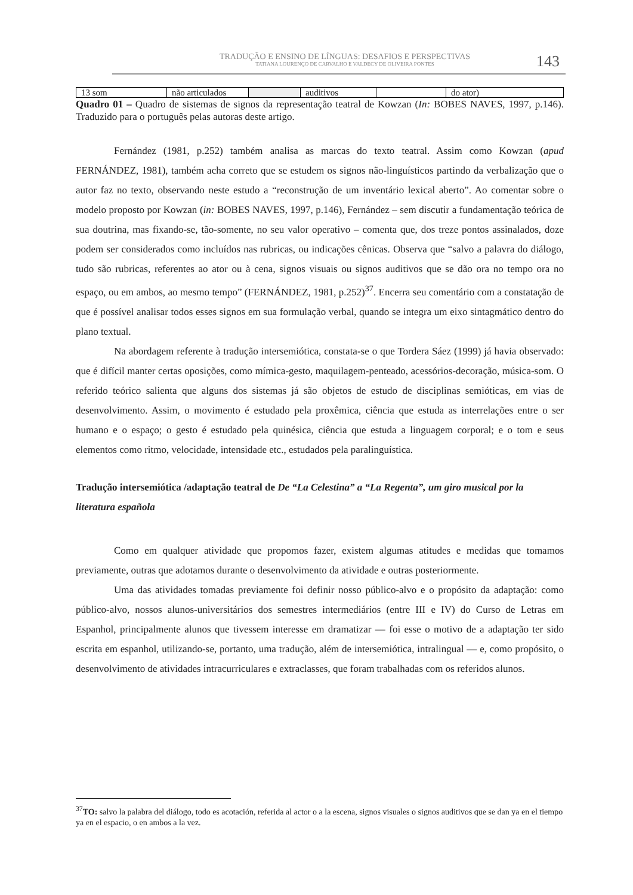TRADUÇÃO E ENSINO DE LÍNGUAS: DESAFIOS E PERSPECTIVAS
TATIANA LOURENÇO DE CARVALHO E VALDECY DE OLIVEIRA PONTES
143
| 13 som | não articulados | | auditivos | | do ator) |
Quadro 01 – Quadro de sistemas de signos da representação teatral de Kowzan (In: BOBES NAVES, 1997, p.146). Traduzido para o português pelas autoras deste artigo.
Fernández (1981, p.252) também analisa as marcas do texto teatral. Assim como Kowzan (apud FERNÁNDEZ, 1981), também acha correto que se estudem os signos não-linguísticos partindo da verbalização que o autor faz no texto, observando neste estudo a “reconstrução de um inventário lexical aberto”. Ao comentar sobre o modelo proposto por Kowzan (in: BOBES NAVES, 1997, p.146), Fernández – sem discutir a fundamentação teórica de sua doutrina, mas fixando-se, tão-somente, no seu valor operativo – comenta que, dos treze pontos assinalados, doze podem ser considerados como incluídos nas rubricas, ou indicações cênicas. Observa que “salvo a palavra do diálogo, tudo são rubricas, referentes ao ator ou à cena, signos visuais ou signos auditivos que se dão ora no tempo ora no espaço, ou em ambos, ao mesmo tempo” (FERNÁNDEZ, 1981, p.252)<sup>37</sup>. Encerra seu comentário com a constatação de que é possível analisar todos esses signos em sua formulação verbal, quando se integra um eixo sintagmático dentro do plano textual.
Na abordagem referente à tradução intersemiótica, constata-se o que Tordera Sáez (1999) já havia observado: que é difícil manter certas oposições, como mímica-gesto, maquilagem-penteado, acessórios-decoração, música-som. O referido teórico salienta que alguns dos sistemas já são objetos de estudo de disciplinas semióticas, em vias de desenvolvimento. Assim, o movimento é estudado pela proxêmica, ciência que estuda as interrelações entre o ser humano e o espaço; o gesto é estudado pela quinésica, ciência que estuda a linguagem corporal; e o tom e seus elementos como ritmo, velocidade, intensidade etc., estudados pela paralinguística.
Tradução intersemiótica /adaptação teatral de De “La Celestina” a “La Regenta”, um giro musical por la literatura española
Como em qualquer atividade que propomos fazer, existem algumas atitudes e medidas que tomamos previamente, outras que adotamos durante o desenvolvimento da atividade e outras posteriormente.
Uma das atividades tomadas previamente foi definir nosso público-alvo e o propósito da adaptação: como público-alvo, nossos alunos-universitários dos semestres intermediários (entre III e IV) do Curso de Letras em Espanhol, principalmente alunos que tivessem interesse em dramatizar — foi esse o motivo de a adaptação ter sido escrita em espanhol, utilizando-se, portanto, uma tradução, além de intersemiótica, intralingual — e, como propósito, o desenvolvimento de atividades intracurriculares e extraclasses, que foram trabalhadas com os referidos alunos.
<sup>37</sup> TO: salvo la palabra del diálogo, todo es acotación, referida al actor o a la escena, signos visuales o signos auditivos que se dan ya en el tiempo ya en el espacio, o en ambos a la vez.